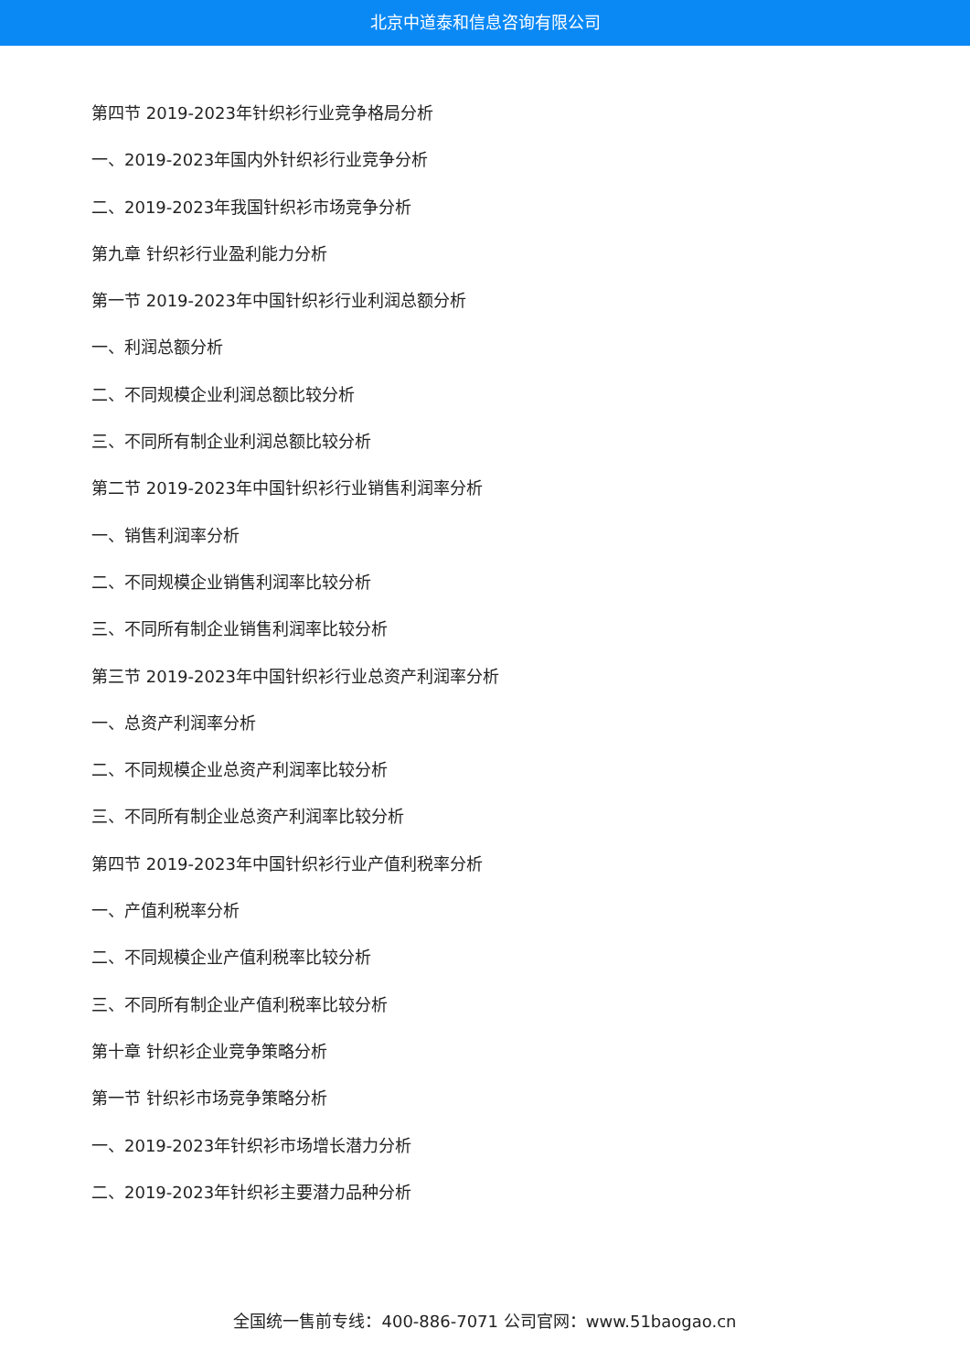北京中道泰和信息咨询有限公司
第四节 2019-2023年针织衫行业竞争格局分析
一、2019-2023年国内外针织衫行业竞争分析
二、2019-2023年我国针织衫市场竞争分析
第九章 针织衫行业盈利能力分析
第一节 2019-2023年中国针织衫行业利润总额分析
一、利润总额分析
二、不同规模企业利润总额比较分析
三、不同所有制企业利润总额比较分析
第二节 2019-2023年中国针织衫行业销售利润率分析
一、销售利润率分析
二、不同规模企业销售利润率比较分析
三、不同所有制企业销售利润率比较分析
第三节 2019-2023年中国针织衫行业总资产利润率分析
一、总资产利润率分析
二、不同规模企业总资产利润率比较分析
三、不同所有制企业总资产利润率比较分析
第四节 2019-2023年中国针织衫行业产值利税率分析
一、产值利税率分析
二、不同规模企业产值利税率比较分析
三、不同所有制企业产值利税率比较分析
第十章 针织衫企业竞争策略分析
第一节 针织衫市场竞争策略分析
一、2019-2023年针织衫市场增长潜力分析
二、2019-2023年针织衫主要潜力品种分析
全国统一售前专线：400-886-7071 公司官网：www.51baogao.cn